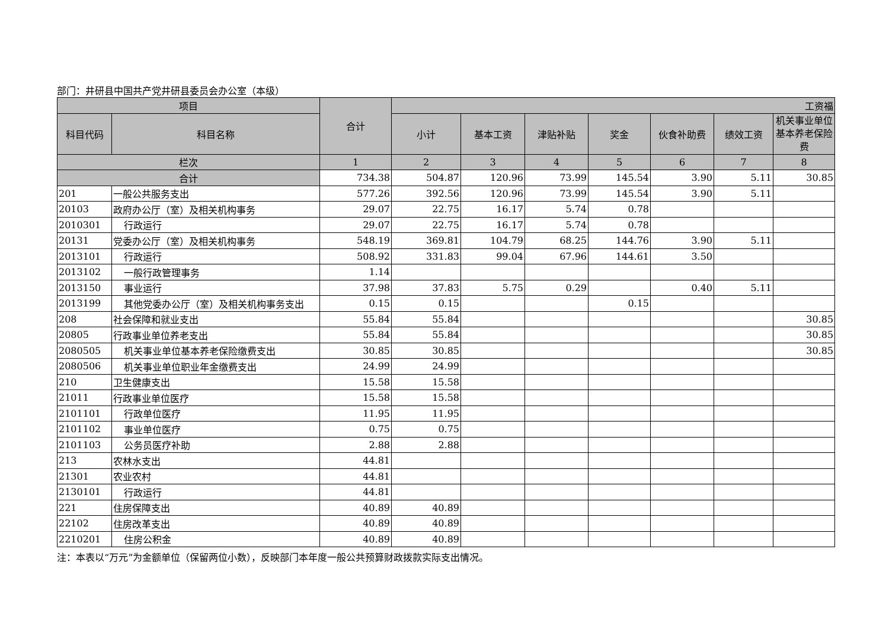部门：井研县中国共产党井研县委员会办公室（本级）
| 项目 | | 合计 | 工资福 | | | | | | |
| --- | --- | --- | --- | --- | --- | --- | --- | --- | --- |
| 科目代码 | 科目名称 | | 小计 | 基本工资 | 津贴补贴 | 奖金 | 伙食补助费 | 绩效工资 | 机关事业单位基本养老保险费 |
| 栏次 | | 1 | 2 | 3 | 4 | 5 | 6 | 7 | 8 |
| 合计 | | 734.38 | 504.87 | 120.96 | 73.99 | 145.54 | 3.90 | 5.11 | 30.85 |
| 201 | 一般公共服务支出 | 577.26 | 392.56 | 120.96 | 73.99 | 145.54 | 3.90 | 5.11 | |
| 20103 | 政府办公厅（室）及相关机构事务 | 29.07 | 22.75 | 16.17 | 5.74 | 0.78 | | | |
| 2010301 | 行政运行 | 29.07 | 22.75 | 16.17 | 5.74 | 0.78 | | | |
| 20131 | 党委办公厅（室）及相关机构事务 | 548.19 | 369.81 | 104.79 | 68.25 | 144.76 | 3.90 | 5.11 | |
| 2013101 | 行政运行 | 508.92 | 331.83 | 99.04 | 67.96 | 144.61 | 3.50 | | |
| 2013102 | 一般行政管理事务 | 1.14 | | | | | | | |
| 2013150 | 事业运行 | 37.98 | 37.83 | 5.75 | 0.29 | | 0.40 | 5.11 | |
| 2013199 | 其他党委办公厅（室）及相关机构事务支出 | 0.15 | 0.15 | | | 0.15 | | | |
| 208 | 社会保障和就业支出 | 55.84 | 55.84 | | | | | | 30.85 |
| 20805 | 行政事业单位养老支出 | 55.84 | 55.84 | | | | | | 30.85 |
| 2080505 | 机关事业单位基本养老保险缴费支出 | 30.85 | 30.85 | | | | | | 30.85 |
| 2080506 | 机关事业单位职业年金缴费支出 | 24.99 | 24.99 | | | | | | |
| 210 | 卫生健康支出 | 15.58 | 15.58 | | | | | | |
| 21011 | 行政事业单位医疗 | 15.58 | 15.58 | | | | | | |
| 2101101 | 行政单位医疗 | 11.95 | 11.95 | | | | | | |
| 2101102 | 事业单位医疗 | 0.75 | 0.75 | | | | | | |
| 2101103 | 公务员医疗补助 | 2.88 | 2.88 | | | | | | |
| 213 | 农林水支出 | 44.81 | | | | | | | |
| 21301 | 农业农村 | 44.81 | | | | | | | |
| 2130101 | 行政运行 | 44.81 | | | | | | | |
| 221 | 住房保障支出 | 40.89 | 40.89 | | | | | | |
| 22102 | 住房改革支出 | 40.89 | 40.89 | | | | | | |
| 2210201 | 住房公积金 | 40.89 | 40.89 | | | | | | |
注：本表以“万元”为金额单位（保留两位小数），反映部门本年度一般公共预算财政拨款实际支出情况。